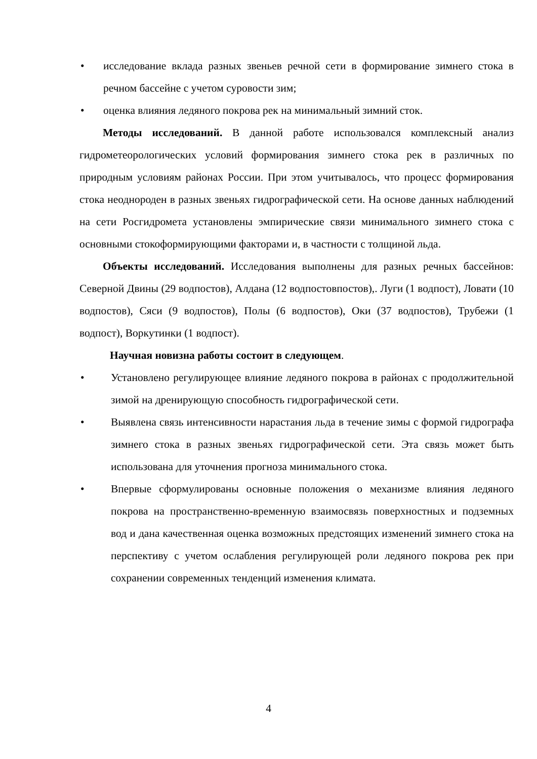• исследование вклада разных звеньев речной сети в формирование зимнего стока в речном бассейне с учетом суровости зим;
• оценка влияния ледяного покрова рек на минимальный зимний сток.
Методы исследований. В данной работе использовался комплексный анализ гидрометеорологических условий формирования зимнего стока рек в различных по природным условиям районах России. При этом учитывалось, что процесс формирования стока неоднороден в разных звеньях гидрографической сети. На основе данных наблюдений на сети Росгидромета установлены эмпирические связи минимального зимнего стока с основными стокоформирующими факторами и, в частности с толщиной льда.
Объекты исследований. Исследования выполнены для разных речных бассейнов: Северной Двины (29 водпостов), Алдана (12 водпостовпостов),. Луги (1 водпост), Ловати (10 водпостов), Сяси (9 водпостов), Полы (6 водпостов), Оки (37 водпостов), Трубежи (1 водпост), Воркутинки (1 водпост).
Научная новизна работы состоит в следующем.
• Установлено регулирующее влияние ледяного покрова в районах с продолжительной зимой на дренирующую способность гидрографической сети.
• Выявлена связь интенсивности нарастания льда в течение зимы с формой гидрографа зимнего стока в разных звеньях гидрографической сети. Эта связь может быть использована для уточнения прогноза минимального стока.
• Впервые сформулированы основные положения о механизме влияния ледяного покрова на пространственно-временную взаимосвязь поверхностных и подземных вод и дана качественная оценка возможных предстоящих изменений зимнего стока на перспективу с учетом ослабления регулирующей роли ледяного покрова рек при сохранении современных тенденций изменения климата.
4